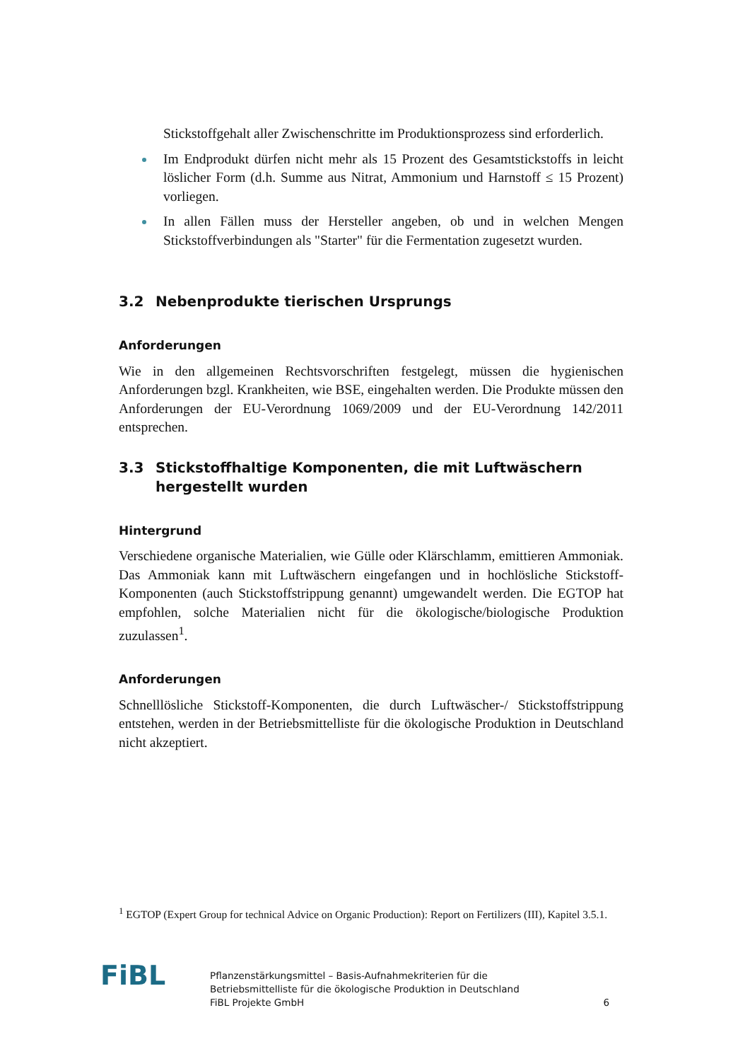Stickstoffgehalt aller Zwischenschritte im Produktionsprozess sind erforderlich.
Im Endprodukt dürfen nicht mehr als 15 Prozent des Gesamtstickstoffs in leicht löslicher Form (d.h. Summe aus Nitrat, Ammonium und Harnstoff ≤ 15 Prozent) vorliegen.
In allen Fällen muss der Hersteller angeben, ob und in welchen Mengen Stickstoffverbindungen als "Starter" für die Fermentation zugesetzt wurden.
3.2 Nebenprodukte tierischen Ursprungs
Anforderungen
Wie in den allgemeinen Rechtsvorschriften festgelegt, müssen die hygienischen Anforderungen bzgl. Krankheiten, wie BSE, eingehalten werden. Die Produkte müssen den Anforderungen der EU-Verordnung 1069/2009 und der EU-Verordnung 142/2011 entsprechen.
3.3 Stickstoffhaltige Komponenten, die mit Luftwäschern hergestellt wurden
Hintergrund
Verschiedene organische Materialien, wie Gülle oder Klärschlamm, emittieren Ammoniak. Das Ammoniak kann mit Luftwäschern eingefangen und in hochlösliche Stickstoff-Komponenten (auch Stickstoffstrippung genannt) umgewandelt werden. Die EGTOP hat empfohlen, solche Materialien nicht für die ökologische/biologische Produktion zuzulassen<sup>1</sup>.
Anforderungen
Schnelllösliche Stickstoff-Komponenten, die durch Luftwäscher-/ Stickstoffstrippung entstehen, werden in der Betriebsmittelliste für die ökologische Produktion in Deutschland nicht akzeptiert.
<sup>1</sup> EGTOP (Expert Group for technical Advice on Organic Production): Report on Fertilizers (III), Kapitel 3.5.1.
FiBL
Pflanzenstärkungsmittel – Basis-Aufnahmekriterien für die
Betriebsmittelliste für die ökologische Produktion in Deutschland
FiBL Projekte GmbH
6